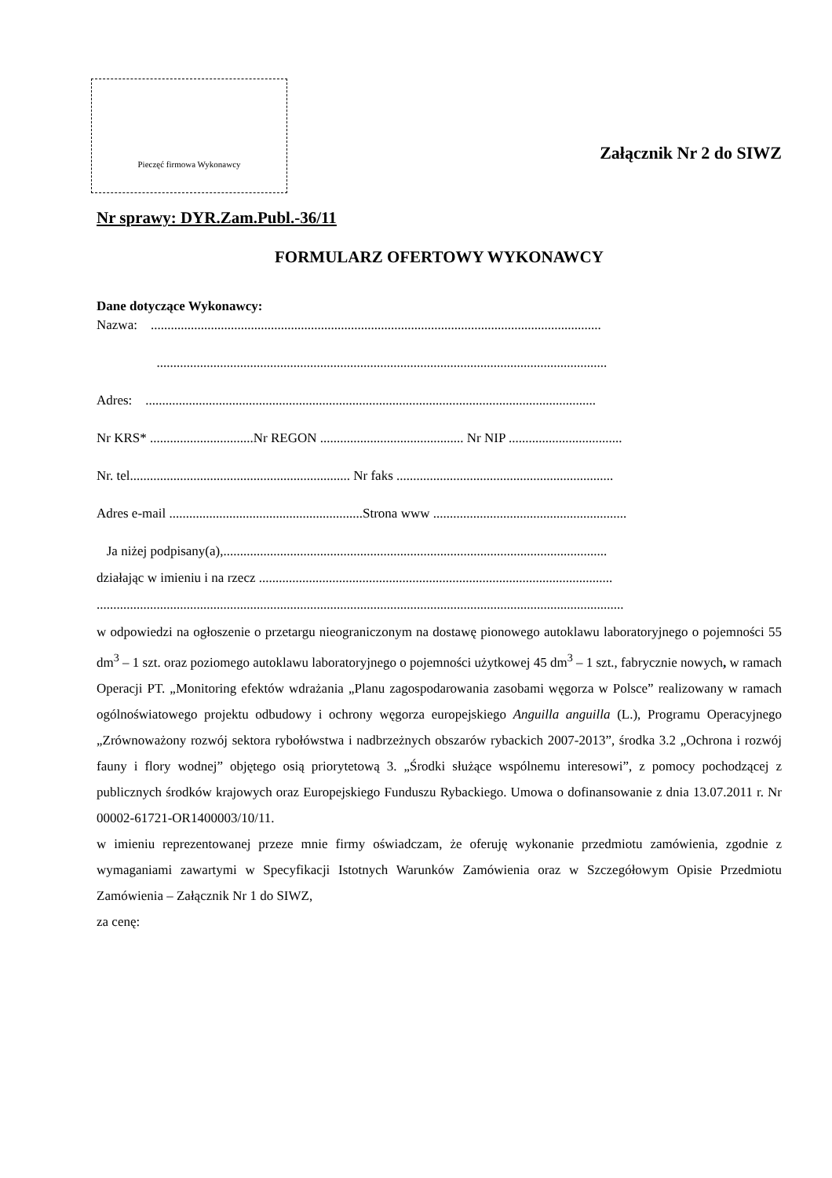Pieczęć firmowa Wykonawcy
Załącznik Nr 2 do SIWZ
Nr sprawy: DYR.Zam.Publ.-36/11
FORMULARZ OFERTOWY WYKONAWCY
Dane dotyczące Wykonawcy:
Nazwa: .......................................................................................................................................
.......................................................................................................................................
Adres: .......................................................................................................................................
Nr KRS* ...............................Nr REGON ........................................... Nr NIP ..................................
Nr. tel.................................................................. Nr faks .................................................................
Adres e-mail ..........................................................Strona www ..........................................................
Ja niżej podpisany(a),...................................................................................................................
działając w imieniu i na rzecz ..........................................................................................................
..............................................................................................................................................................
w odpowiedzi na ogłoszenie o przetargu nieograniczonym na dostawę pionowego autoklawu laboratoryjnego o pojemności 55 dm<sup>3</sup> – 1 szt. oraz poziomego autoklawu laboratoryjnego o pojemności użytkowej 45 dm<sup>3</sup> – 1 szt., fabrycznie nowych, w ramach Operacji PT. „Monitoring efektów wdrażania „Planu zagospodarowania zasobami węgorza w Polsce” realizowany w ramach ogólnoświatowego projektu odbudowy i ochrony węgorza europejskiego Anguilla anguilla (L.), Programu Operacyjnego „Zrównoważony rozwój sektora rybołówstwa i nadbrzeżnych obszarów rybackich 2007-2013”, środka 3.2 „Ochrona i rozwój fauny i flory wodnej” objętego osią priorytetową 3. „Środki służące wspólnemu interesowi”, z pomocy pochodzącej z publicznych środków krajowych oraz Europejskiego Funduszu Rybackiego. Umowa o dofinansowanie z dnia 13.07.2011 r. Nr 00002-61721-OR1400003/10/11.
w imieniu reprezentowanej przeze mnie firmy oświadczam, że oferuję wykonanie przedmiotu zamówienia, zgodnie z wymaganiami zawartymi w Specyfikacji Istotnych Warunków Zamówienia oraz w Szczegółowym Opisie Przedmiotu Zamówienia – Załącznik Nr 1 do SIWZ,
za cenę: